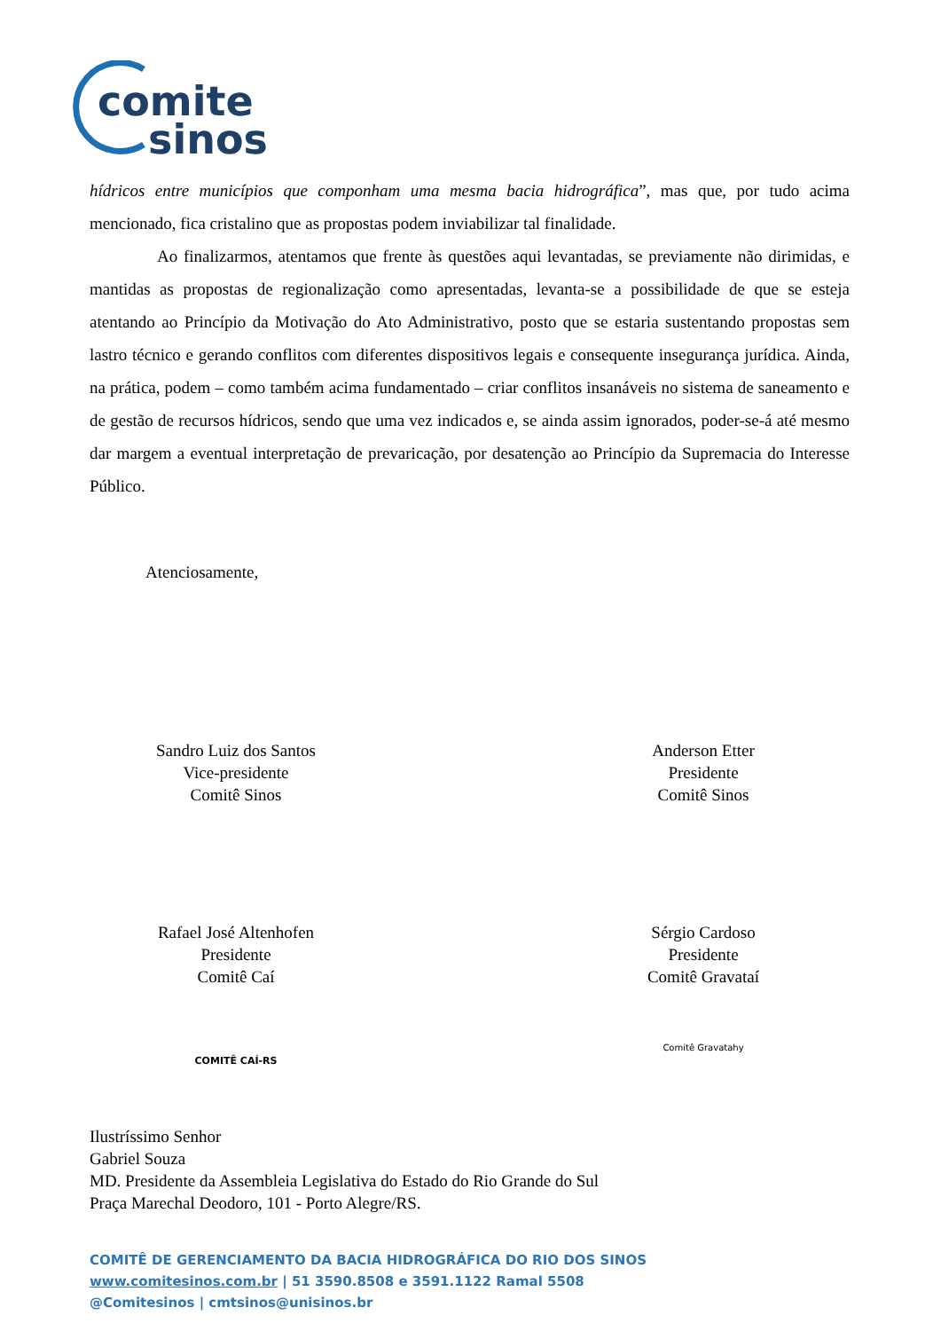comite
sinos
hídricos entre municípios que componham uma mesma bacia hidrográfica”, mas que, por tudo acima mencionado, fica cristalino que as propostas podem inviabilizar tal finalidade.
Ao finalizarmos, atentamos que frente às questões aqui levantadas, se previamente não dirimidas, e mantidas as propostas de regionalização como apresentadas, levanta-se a possibilidade de que se esteja atentando ao Princípio da Motivação do Ato Administrativo, posto que se estaria sustentando propostas sem lastro técnico e gerando conflitos com diferentes dispositivos legais e consequente insegurança jurídica. Ainda, na prática, podem – como também acima fundamentado – criar conflitos insanáveis no sistema de saneamento e de gestão de recursos hídricos, sendo que uma vez indicados e, se ainda assim ignorados, poder-se-á até mesmo dar margem a eventual interpretação de prevaricação, por desatenção ao Princípio da Supremacia do Interesse Público.
Atenciosamente,
Sandro Luiz dos Santos
Vice-presidente
Comitê Sinos
Anderson Etter
Presidente
Comitê Sinos
Rafael José Altenhofen
Presidente
Comitê Caí
COMITÊ CAÍ-RS
Sérgio Cardoso
Presidente
Comitê Gravataí
Comitê Gravatahy
Ilustríssimo Senhor
Gabriel Souza
MD. Presidente da Assembleia Legislativa do Estado do Rio Grande do Sul
Praça Marechal Deodoro, 101 - Porto Alegre/RS.
COMITÊ DE GERENCIAMENTO DA BACIA HIDROGRÁFICA DO RIO DOS SINOS
www.comitesinos.com.br | 51 3590.8508 e 3591.1122 Ramal 5508
@Comitesinos | cmtsinos@unisinos.br